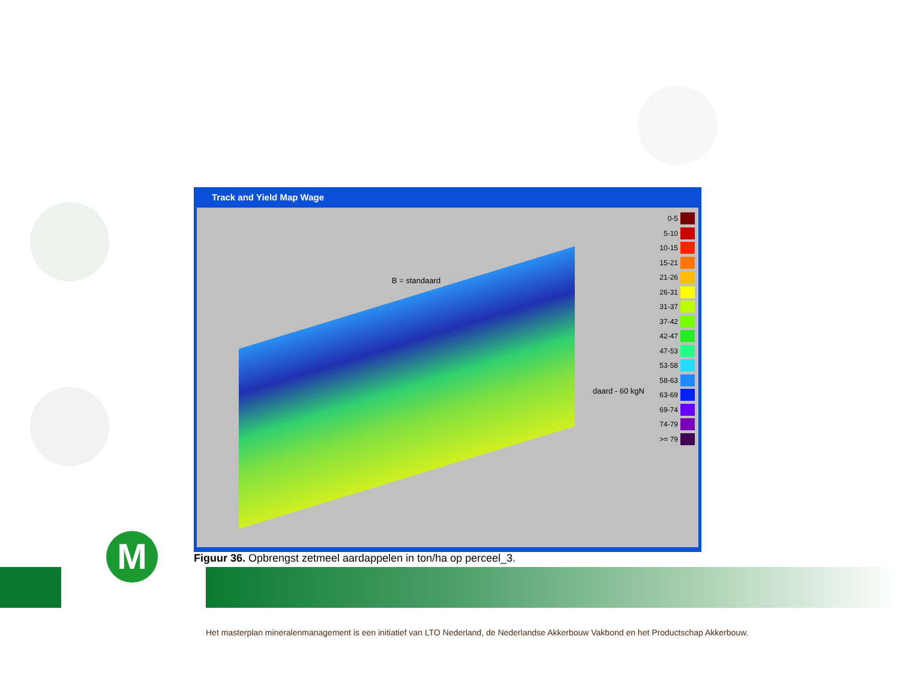Track and Yield Map Wage
B = standaard
daard - 60 kgN
0-5
5-10
10-15
15-21
21-26
26-31
31-37
37-42
42-47
47-53
53-58
58-63
63-69
69-74
74-79
>= 79
Figuur 36. Opbrengst zetmeel aardappelen in ton/ha op perceel_3.
M
Het masterplan mineralenmanagement is een initiatief van LTO Nederland, de Nederlandse Akkerbouw Vakbond en het Productschap Akkerbouw.